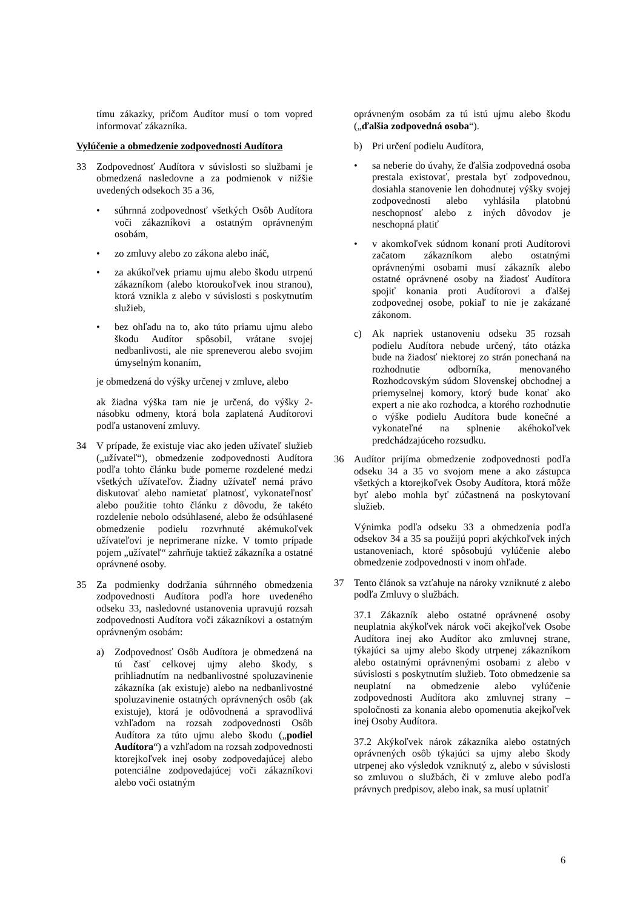tímu zákazky, pričom Audítor musí o tom vopred informovať zákazníka.
Vylúčenie a obmedzenie zodpovednosti Audítora
33 Zodpovednosť Audítora v súvislosti so službami je obmedzená nasledovne a za podmienok v nižšie uvedených odsekoch 35 a 36,
• súhrnná zodpovednosť všetkých Osôb Audítora voči zákazníkovi a ostatným oprávneným osobám,
• zo zmluvy alebo zo zákona alebo ináč,
• za akúkoľvek priamu ujmu alebo škodu utrpenú zákazníkom (alebo ktoroukoľvek inou stranou), ktorá vznikla z alebo v súvislosti s poskytnutím služieb,
• bez ohľadu na to, ako túto priamu ujmu alebo škodu Audítor spôsobil, vrátane svojej nedbanlivosti, ale nie spreneverou alebo svojim úmyselným konaním,
je obmedzená do výšky určenej v zmluve, alebo
ak žiadna výška tam nie je určená, do výšky 2-násobku odmeny, ktorá bola zaplatená Audítorovi podľa ustanovení zmluvy.
34 V prípade, že existuje viac ako jeden užívateľ služieb („užívateľ“), obmedzenie zodpovednosti Audítora podľa tohto článku bude pomerne rozdelené medzi všetkých užívateľov. Žiadny užívateľ nemá právo diskutovať alebo namietať platnosť, vykonateľnosť alebo použitie tohto článku z dôvodu, že takéto rozdelenie nebolo odsúhlasené, alebo že odsúhlasené obmedzenie podielu rozvrhnuté akémukoľvek užívateľovi je neprimerane nízke. V tomto prípade pojem „užívateľ“ zahrňuje taktiež zákazníka a ostatné oprávnené osoby.
35 Za podmienky dodržania súhrnného obmedzenia zodpovednosti Audítora podľa hore uvedeného odseku 33, nasledovné ustanovenia upravujú rozsah zodpovednosti Audítora voči zákazníkovi a ostatným oprávneným osobám:
a) Zodpovednosť Osôb Audítora je obmedzená na tú časť celkovej ujmy alebo škody, s prihliadnutím na nedbanlivostné spoluzavinenie zákazníka (ak existuje) alebo na nedbanlivostné spoluzavinenie ostatných oprávnených osôb (ak existuje), ktorá je odôvodnená a spravodlivá vzhľadom na rozsah zodpovednosti Osôb Audítora za túto ujmu alebo škodu („podiel Audítora“) a vzhľadom na rozsah zodpovednosti ktorejkoľvek inej osoby zodpovedajúcej alebo potenciálne zodpovedajúcej voči zákazníkovi alebo voči ostatným
oprávneným osobám za tú istú ujmu alebo škodu („ďalšia zodpovedná osoba“).
b) Pri určení podielu Audítora,
• sa neberie do úvahy, že ďalšia zodpovedná osoba prestala existovať, prestala byť zodpovednou, dosiahla stanovenie len dohodnutej výšky svojej zodpovednosti alebo vyhlásila platobnú neschopnosť alebo z iných dôvodov je neschopná platiť
• v akomkoľvek súdnom konaní proti Audítorovi začatom zákazníkom alebo ostatnými oprávnenými osobami musí zákazník alebo ostatné oprávnené osoby na žiadosť Audítora spojiť konania proti Audítorovi a ďalšej zodpovednej osobe, pokiaľ to nie je zakázané zákonom.
c) Ak napriek ustanoveniu odseku 35 rozsah podielu Audítora nebude určený, táto otázka bude na žiadosť niektorej zo strán ponechaná na rozhodnutie odborníka, menovaného Rozhodcovským súdom Slovenskej obchodnej a priemyselnej komory, ktorý bude konať ako expert a nie ako rozhodca, a ktorého rozhodnutie o výške podielu Audítora bude konečné a vykonateľné na splnenie akéhokoľvek predchádzajúceho rozsudku.
36 Audítor prijíma obmedzenie zodpovednosti podľa odseku 34 a 35 vo svojom mene a ako zástupca všetkých a ktorejkoľvek Osoby Audítora, ktorá môže byť alebo mohla byť zúčastnená na poskytovaní služieb.
Výnimka podľa odseku 33 a obmedzenia podľa odsekov 34 a 35 sa použijú popri akýchkoľvek iných ustanoveniach, ktoré spôsobujú vylúčenie alebo obmedzenie zodpovednosti v inom ohľade.
37 Tento článok sa vzťahuje na nároky vzniknuté z alebo podľa Zmluvy o službách.
37.1 Zákazník alebo ostatné oprávnené osoby neuplatnia akýkoľvek nárok voči akejkoľvek Osobe Audítora inej ako Audítor ako zmluvnej strane, týkajúci sa ujmy alebo škody utrpenej zákazníkom alebo ostatnými oprávnenými osobami z alebo v súvislosti s poskytnutím služieb. Toto obmedzenie sa neuplatní na obmedzenie alebo vylúčenie zodpovednosti Audítora ako zmluvnej strany – spoločnosti za konania alebo opomenutia akejkoľvek inej Osoby Audítora.
37.2 Akýkoľvek nárok zákazníka alebo ostatných oprávnených osôb týkajúci sa ujmy alebo škody utrpenej ako výsledok vzniknutý z, alebo v súvislosti so zmluvou o službách, či v zmluve alebo podľa právnych predpisov, alebo inak, sa musí uplatniť
6